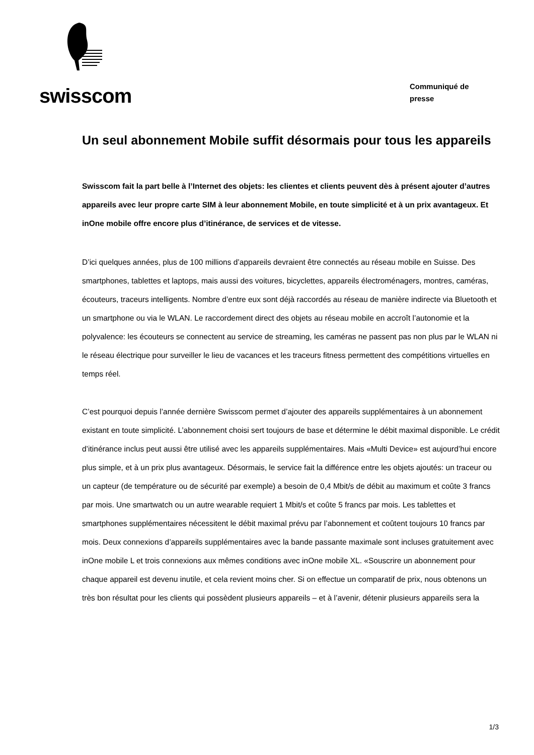swisscom
Communiqué de
presse
Un seul abonnement Mobile suffit désormais pour tous les appareils
Swisscom fait la part belle à l’Internet des objets: les clientes et clients peuvent dès à présent ajouter d’autres appareils avec leur propre carte SIM à leur abonnement Mobile, en toute simplicité et à un prix avantageux. Et inOne mobile offre encore plus d’itinérance, de services et de vitesse.
D’ici quelques années, plus de 100 millions d’appareils devraient être connectés au réseau mobile en Suisse. Des smartphones, tablettes et laptops, mais aussi des voitures, bicyclettes, appareils électroménagers, montres, caméras, écouteurs, traceurs intelligents. Nombre d’entre eux sont déjà raccordés au réseau de manière indirecte via Bluetooth et un smartphone ou via le WLAN. Le raccordement direct des objets au réseau mobile en accroît l’autonomie et la polyvalence: les écouteurs se connectent au service de streaming, les caméras ne passent pas non plus par le WLAN ni le réseau électrique pour surveiller le lieu de vacances et les traceurs fitness permettent des compétitions virtuelles en temps réel.
C’est pourquoi depuis l’année dernière Swisscom permet d’ajouter des appareils supplémentaires à un abonnement existant en toute simplicité. L’abonnement choisi sert toujours de base et détermine le débit maximal disponible. Le crédit d’itinérance inclus peut aussi être utilisé avec les appareils supplémentaires. Mais «Multi Device» est aujourd’hui encore plus simple, et à un prix plus avantageux. Désormais, le service fait la différence entre les objets ajoutés: un traceur ou un capteur (de température ou de sécurité par exemple) a besoin de 0,4 Mbit/s de débit au maximum et coûte 3 francs par mois. Une smartwatch ou un autre wearable requiert 1 Mbit/s et coûte 5 francs par mois. Les tablettes et smartphones supplémentaires nécessitent le débit maximal prévu par l’abonnement et coûtent toujours 10 francs par mois. Deux connexions d’appareils supplémentaires avec la bande passante maximale sont incluses gratuitement avec inOne mobile L et trois connexions aux mêmes conditions avec inOne mobile XL. «Souscrire un abonnement pour chaque appareil est devenu inutile, et cela revient moins cher. Si on effectue un comparatif de prix, nous obtenons un très bon résultat pour les clients qui possèdent plusieurs appareils – et à l’avenir, détenir plusieurs appareils sera la
1/3